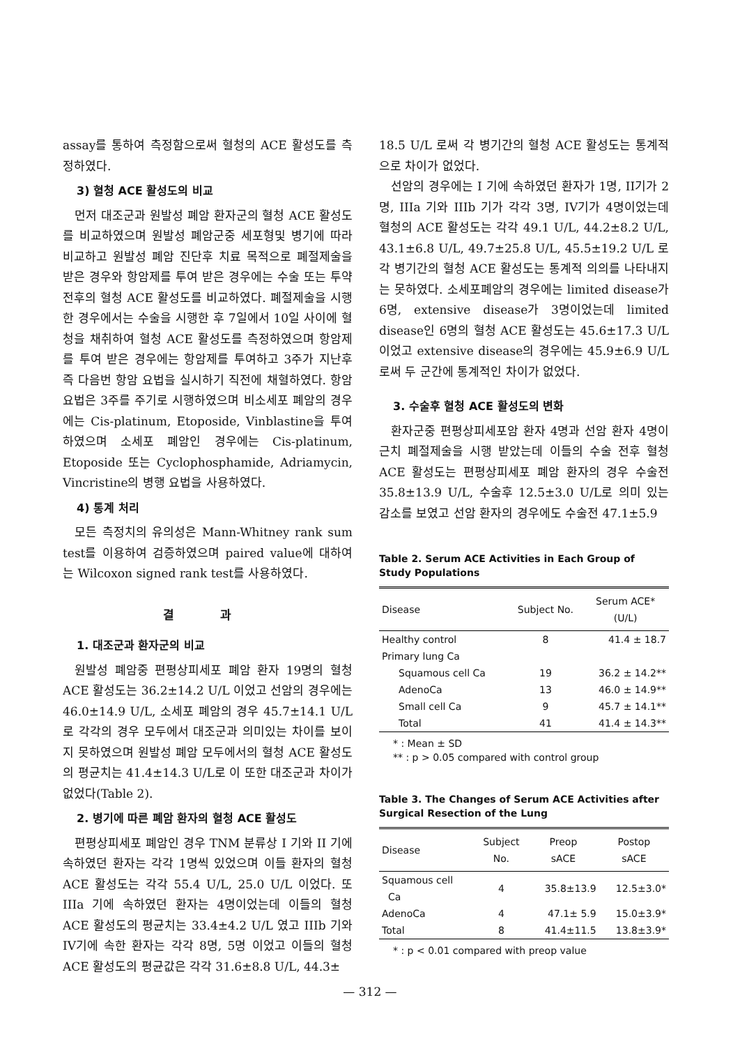assay를 통하여 측정함으로써 혈청의 ACE 활성도를 측정하였다.
3) 혈청 ACE 활성도의 비교
먼저 대조군과 원발성 폐암 환자군의 혈청 ACE 활성도를 비교하였으며 원발성 폐암군중 세포형및 병기에 따라 비교하고 원발성 폐암 진단후 치료 목적으로 폐절제술을 받은 경우와 항암제를 투여 받은 경우에는 수술 또는 투약 전후의 혈청 ACE 활성도를 비교하였다. 폐절제술을 시행한 경우에서는 수술을 시행한 후 7일에서 10일 사이에 혈청을 채취하여 혈청 ACE 활성도를 측정하였으며 항암제를 투여 받은 경우에는 항암제를 투여하고 3주가 지난후 즉 다음번 항암 요법을 실시하기 직전에 채혈하였다. 항암 요법은 3주를 주기로 시행하였으며 비소세포 폐암의 경우에는 Cis-platinum, Etoposide, Vinblastine을 투여하였으며 소세포 폐암인 경우에는 Cis-platinum, Etoposide 또는 Cyclophosphamide, Adriamycin, Vincristine의 병행 요법을 사용하였다.
4) 통계 처리
모든 측정치의 유의성은 Mann-Whitney rank sum test를 이용하여 검증하였으며 paired value에 대하여는 Wilcoxon signed rank test를 사용하였다.
결 과
1. 대조군과 환자군의 비교
원발성 폐암중 편평상피세포 폐암 환자 19명의 혈청 ACE 활성도는 36.2±14.2 U/L 이었고 선암의 경우에는 46.0±14.9 U/L, 소세포 폐암의 경우 45.7±14.1 U/L로 각각의 경우 모두에서 대조군과 의미있는 차이를 보이지 못하였으며 원발성 폐암 모두에서의 혈청 ACE 활성도의 평균치는 41.4±14.3 U/L로 이 또한 대조군과 차이가 없었다(Table 2).
2. 병기에 따른 폐암 환자의 혈청 ACE 활성도
편평상피세포 폐암인 경우 TNM 분류상 I 기와 II 기에 속하였던 환자는 각각 1명씩 있었으며 이들 환자의 혈청 ACE 활성도는 각각 55.4 U/L, 25.0 U/L 이었다. 또 IIIa 기에 속하였던 환자는 4명이었는데 이들의 혈청 ACE 활성도의 평균치는 33.4±4.2 U/L 였고 IIIb 기와 IV기에 속한 환자는 각각 8명, 5명 이었고 이들의 혈청 ACE 활성도의 평균값은 각각 31.6±8.8 U/L, 44.3±
18.5 U/L 로써 각 병기간의 혈청 ACE 활성도는 통계적으로 차이가 없었다.
선암의 경우에는 I 기에 속하였던 환자가 1명, II기가 2명, IIIa 기와 IIIb 기가 각각 3명, IV기가 4명이었는데 혈청의 ACE 활성도는 각각 49.1 U/L, 44.2±8.2 U/L, 43.1±6.8 U/L, 49.7±25.8 U/L, 45.5±19.2 U/L 로 각 병기간의 혈청 ACE 활성도는 통계적 의의를 나타내지는 못하였다. 소세포폐암의 경우에는 limited disease가 6명, extensive disease가 3명이었는데 limited disease인 6명의 혈청 ACE 활성도는 45.6±17.3 U/L 이었고 extensive disease의 경우에는 45.9±6.9 U/L 로써 두 군간에 통계적인 차이가 없었다.
3. 수술후 혈청 ACE 활성도의 변화
환자군중 편평상피세포암 환자 4명과 선암 환자 4명이 근치 폐절제술을 시행 받았는데 이들의 수술 전후 혈청 ACE 활성도는 편평상피세포 폐암 환자의 경우 수술전 35.8±13.9 U/L, 수술후 12.5±3.0 U/L로 의미 있는 감소를 보였고 선암 환자의 경우에도 수술전 47.1±5.9
Table 2. Serum ACE Activities in Each Group of Study Populations
| Disease | Subject No. | Serum ACE* (U/L) |
| --- | --- | --- |
| Healthy control | 8 | 41.4 ± 18.7 |
| Primary lung Ca | | |
| Squamous cell Ca | 19 | 36.2 ± 14.2** |
| AdenoCa | 13 | 46.0 ± 14.9** |
| Small cell Ca | 9 | 45.7 ± 14.1** |
| Total | 41 | 41.4 ± 14.3** |
* : Mean ± SD
** : p > 0.05 compared with control group
Table 3. The Changes of Serum ACE Activities after Surgical Resection of the Lung
| Disease | Subject No. | Preop sACE | Postop sACE |
| --- | --- | --- | --- |
| Squamous cell Ca | 4 | 35.8±13.9 | 12.5±3.0* |
| AdenoCa | 4 | 47.1± 5.9 | 15.0±3.9* |
| Total | 8 | 41.4±11.5 | 13.8±3.9* |
* : p < 0.01 compared with preop value
— 312 —